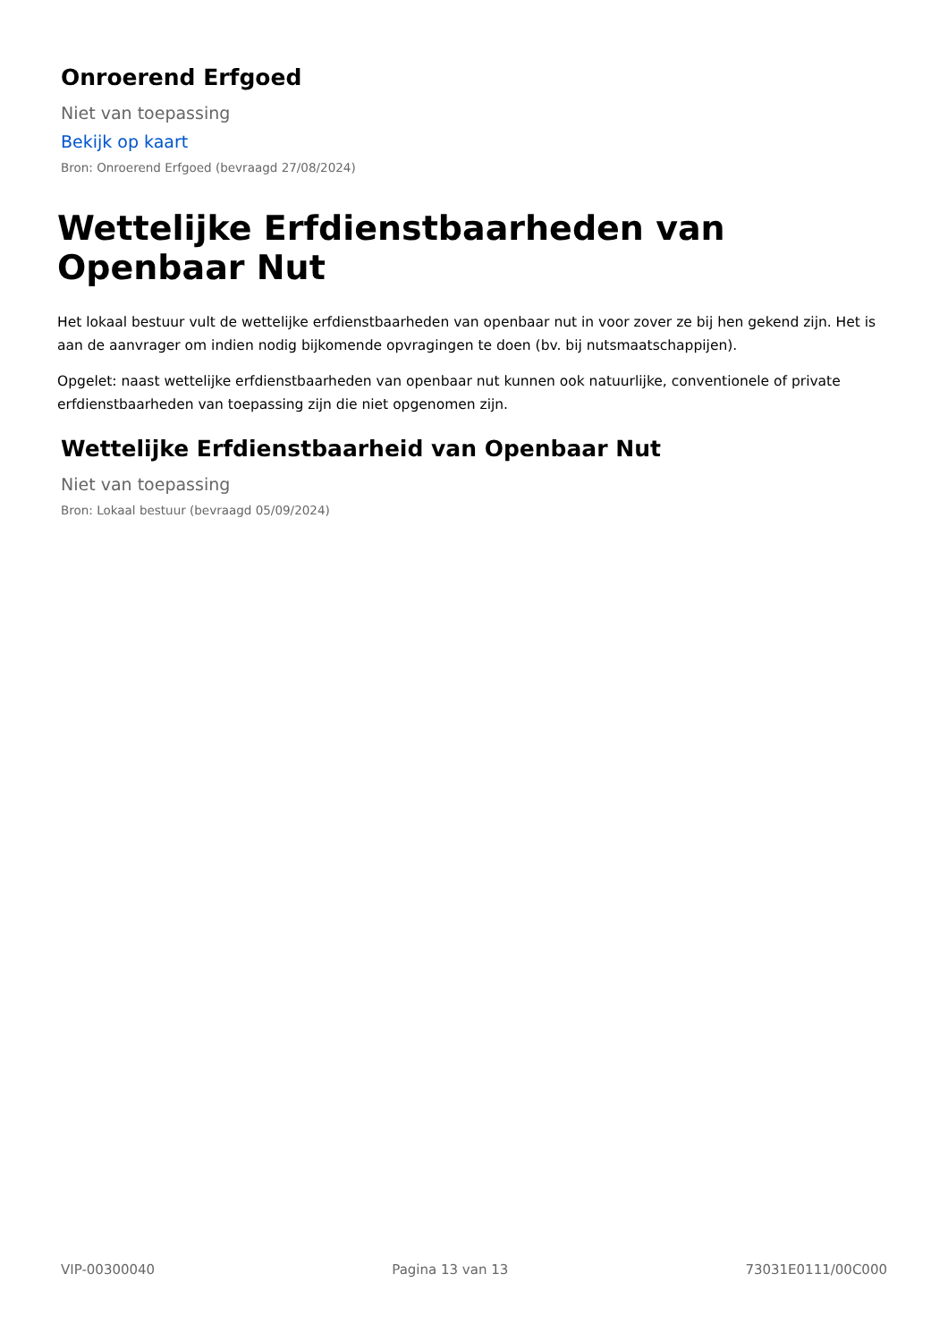Onroerend Erfgoed
Niet van toepassing
Bekijk op kaart
Bron: Onroerend Erfgoed (bevraagd 27/08/2024)
Wettelijke Erfdienstbaarheden van Openbaar Nut
Het lokaal bestuur vult de wettelijke erfdienstbaarheden van openbaar nut in voor zover ze bij hen gekend zijn. Het is aan de aanvrager om indien nodig bijkomende opvragingen te doen (bv. bij nutsmaatschappijen).
Opgelet: naast wettelijke erfdienstbaarheden van openbaar nut kunnen ook natuurlijke, conventionele of private erfdienstbaarheden van toepassing zijn die niet opgenomen zijn.
Wettelijke Erfdienstbaarheid van Openbaar Nut
Niet van toepassing
Bron: Lokaal bestuur (bevraagd 05/09/2024)
VIP-00300040 Pagina 13 van 13 73031E0111/00C000